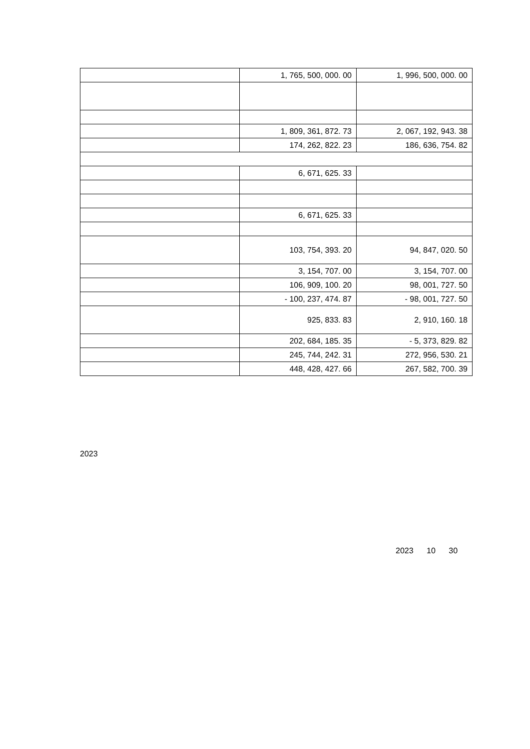| | 1, 765, 500, 000. 00 | 1, 996, 500, 000. 00 |
| | 1, 809, 361, 872. 73 | 2, 067, 192, 943. 38 |
| | 174, 262, 822. 23 | 186, 636, 754. 82 |
| | 6, 671, 625. 33 | |
| | 6, 671, 625. 33 | |
| | 103, 754, 393. 20 | 94, 847, 020. 50 |
| | 3, 154, 707. 00 | 3, 154, 707. 00 |
| | 106, 909, 100. 20 | 98, 001, 727. 50 |
| | - 100, 237, 474. 87 | - 98, 001, 727. 50 |
| | 925, 833. 83 | 2, 910, 160. 18 |
| | 202, 684, 185. 35 | - 5, 373, 829. 82 |
| | 245, 744, 242. 31 | 272, 956, 530. 21 |
| | 448, 428, 427. 66 | 267, 582, 700. 39 |
2023
2023 10 30